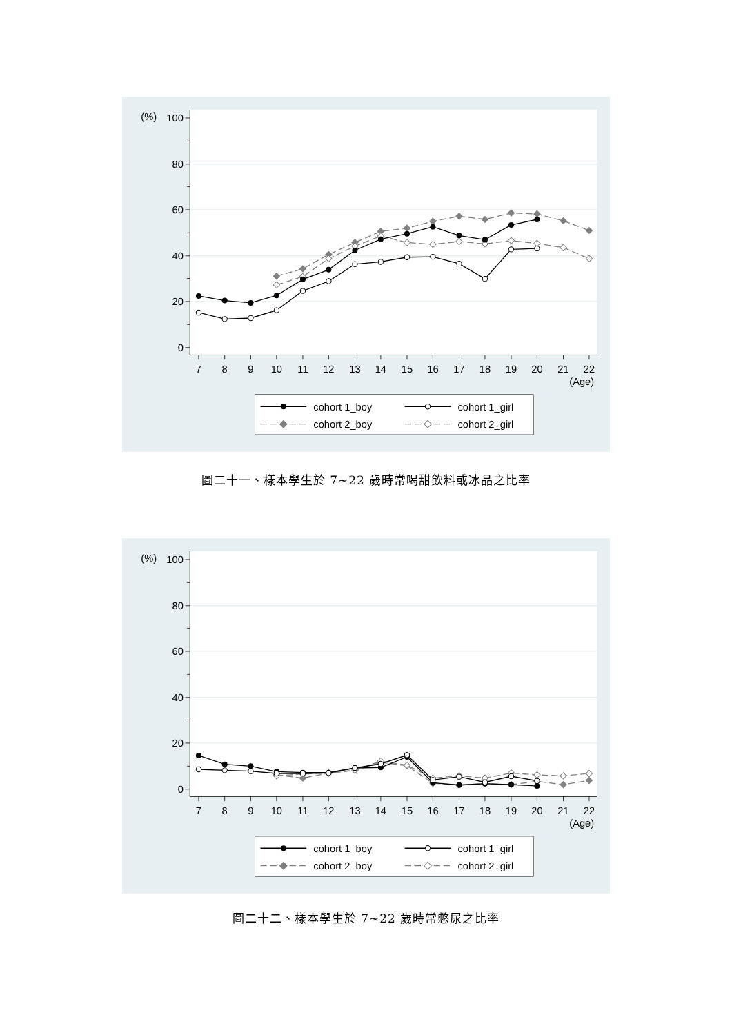(%)
100
80
60
40
20
0
7
8
9
10
11
12
13
14
15
16
17
18
19
20
21
22
(Age)
cohort 1_boy
cohort 1_girl
cohort 2_boy
cohort 2_girl
圖二十一、樣本學生於 7~22 歲時常喝甜飲料或冰品之比率
(%)
100
80
60
40
20
0
7
8
9
10
11
12
13
14
15
16
17
18
19
20
21
22
(Age)
cohort 1_boy
cohort 1_girl
cohort 2_boy
cohort 2_girl
圖二十二、樣本學生於 7~22 歲時常憋尿之比率